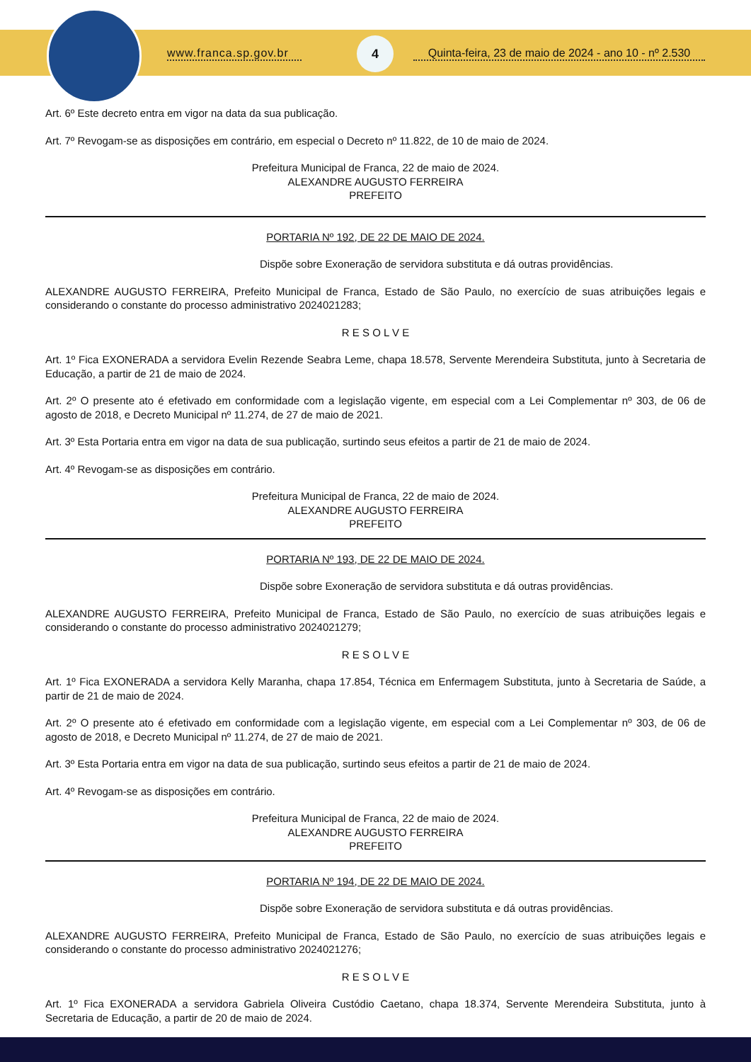www.franca.sp.gov.br
4
Quinta-feira, 23 de maio de 2024 - ano 10 - nº 2.530
Art. 6º Este decreto entra em vigor na data da sua publicação.
Art. 7º Revogam-se as disposições em contrário, em especial o Decreto nº 11.822, de 10 de maio de 2024.
Prefeitura Municipal de Franca, 22 de maio de 2024.
ALEXANDRE AUGUSTO FERREIRA
PREFEITO
PORTARIA Nº 192, DE 22 DE MAIO DE 2024.
Dispõe sobre Exoneração de servidora substituta e dá outras providências.
ALEXANDRE AUGUSTO FERREIRA, Prefeito Municipal de Franca, Estado de São Paulo, no exercício de suas atribuições legais e considerando o constante do processo administrativo 2024021283;
R E S O L V E
Art. 1º Fica EXONERADA a servidora Evelin Rezende Seabra Leme, chapa 18.578, Servente Merendeira Substituta, junto à Secretaria de Educação, a partir de 21 de maio de 2024.
Art. 2º O presente ato é efetivado em conformidade com a legislação vigente, em especial com a Lei Complementar nº 303, de 06 de agosto de 2018, e Decreto Municipal nº 11.274, de 27 de maio de 2021.
Art. 3º Esta Portaria entra em vigor na data de sua publicação, surtindo seus efeitos a partir de 21 de maio de 2024.
Art. 4º Revogam-se as disposições em contrário.
Prefeitura Municipal de Franca, 22 de maio de 2024.
ALEXANDRE AUGUSTO FERREIRA
PREFEITO
PORTARIA Nº 193, DE 22 DE MAIO DE 2024.
Dispõe sobre Exoneração de servidora substituta e dá outras providências.
ALEXANDRE AUGUSTO FERREIRA, Prefeito Municipal de Franca, Estado de São Paulo, no exercício de suas atribuições legais e considerando o constante do processo administrativo 2024021279;
R E S O L V E
Art. 1º Fica EXONERADA a servidora Kelly Maranha, chapa 17.854, Técnica em Enfermagem Substituta, junto à Secretaria de Saúde, a partir de 21 de maio de 2024.
Art. 2º O presente ato é efetivado em conformidade com a legislação vigente, em especial com a Lei Complementar nº 303, de 06 de agosto de 2018, e Decreto Municipal nº 11.274, de 27 de maio de 2021.
Art. 3º Esta Portaria entra em vigor na data de sua publicação, surtindo seus efeitos a partir de 21 de maio de 2024.
Art. 4º Revogam-se as disposições em contrário.
Prefeitura Municipal de Franca, 22 de maio de 2024.
ALEXANDRE AUGUSTO FERREIRA
PREFEITO
PORTARIA Nº 194, DE 22 DE MAIO DE 2024.
Dispõe sobre Exoneração de servidora substituta e dá outras providências.
ALEXANDRE AUGUSTO FERREIRA, Prefeito Municipal de Franca, Estado de São Paulo, no exercício de suas atribuições legais e considerando o constante do processo administrativo 2024021276;
R E S O L V E
Art. 1º Fica EXONERADA a servidora Gabriela Oliveira Custódio Caetano, chapa 18.374, Servente Merendeira Substituta, junto à Secretaria de Educação, a partir de 20 de maio de 2024.